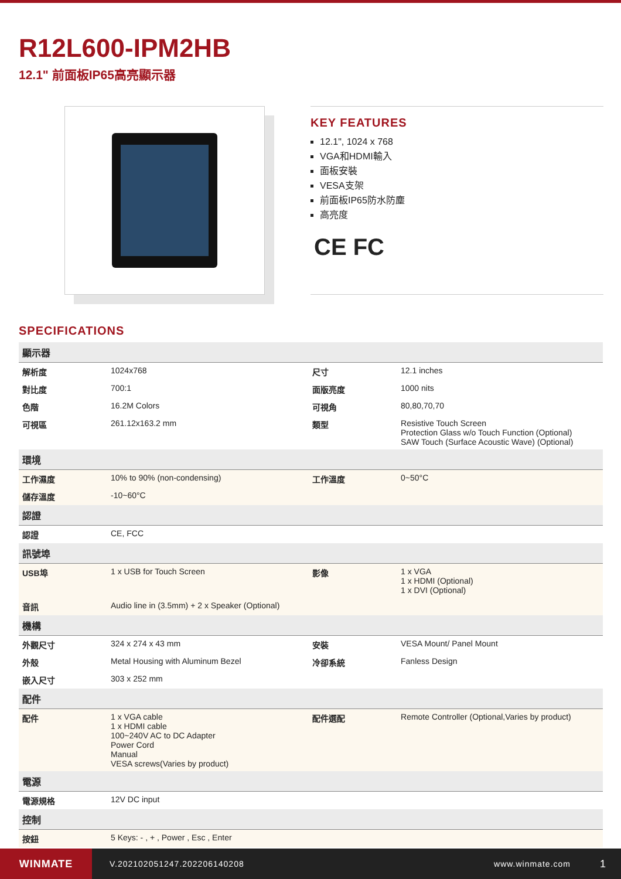R12L600-IPM2HB
12.1" 前面板IP65高亮顯示器
KEY FEATURES
12.1", 1024 x 768
VGA和HDMI輸入
面板安裝
VESA支架
前面板IP65防水防塵
高亮度
CE FC
SPECIFICATIONS
| 顯示器 | | | |
| 解析度 | 1024x768 | 尺寸 | 12.1 inches |
| 對比度 | 700:1 | 面版亮度 | 1000 nits |
| 色階 | 16.2M Colors | 可視角 | 80,80,70,70 |
| 可視區 | 261.12x163.2 mm | 類型 | Resistive Touch Screen Protection Glass w/o Touch Function (Optional) SAW Touch (Surface Acoustic Wave) (Optional) |
| 環境 | | | |
| 工作濕度 | 10% to 90% (non-condensing) | 工作溫度 | 0~50°C |
| 儲存溫度 | -10~60°C | | |
| 認證 | | | |
| 認證 | CE, FCC | | |
| 訊號埠 | | | |
| USB埠 | 1 x USB for Touch Screen | 影像 | 1 x VGA 1 x HDMI (Optional) 1 x DVI (Optional) |
| 音訊 | Audio line in (3.5mm) + 2 x Speaker (Optional) | | |
| 機構 | | | |
| 外觀尺寸 | 324 x 274 x 43 mm | 安裝 | VESA Mount/ Panel Mount |
| 外殼 | Metal Housing with Aluminum Bezel | 冷卻系統 | Fanless Design |
| 嵌入尺寸 | 303 x 252 mm | | |
| 配件 | | | |
| 配件 | 1 x VGA cable 1 x HDMI cable 100~240V AC to DC Adapter Power Cord Manual VESA screws(Varies by product) | 配件選配 | Remote Controller (Optional,Varies by product) |
| 電源 | | | |
| 電源規格 | 12V DC input | | |
| 控制 | | | |
| 按鈕 | 5 Keys: - , + , Power , Esc , Enter | | |
WINMATE
V.202102051247.202206140208 www.winmate.com
1